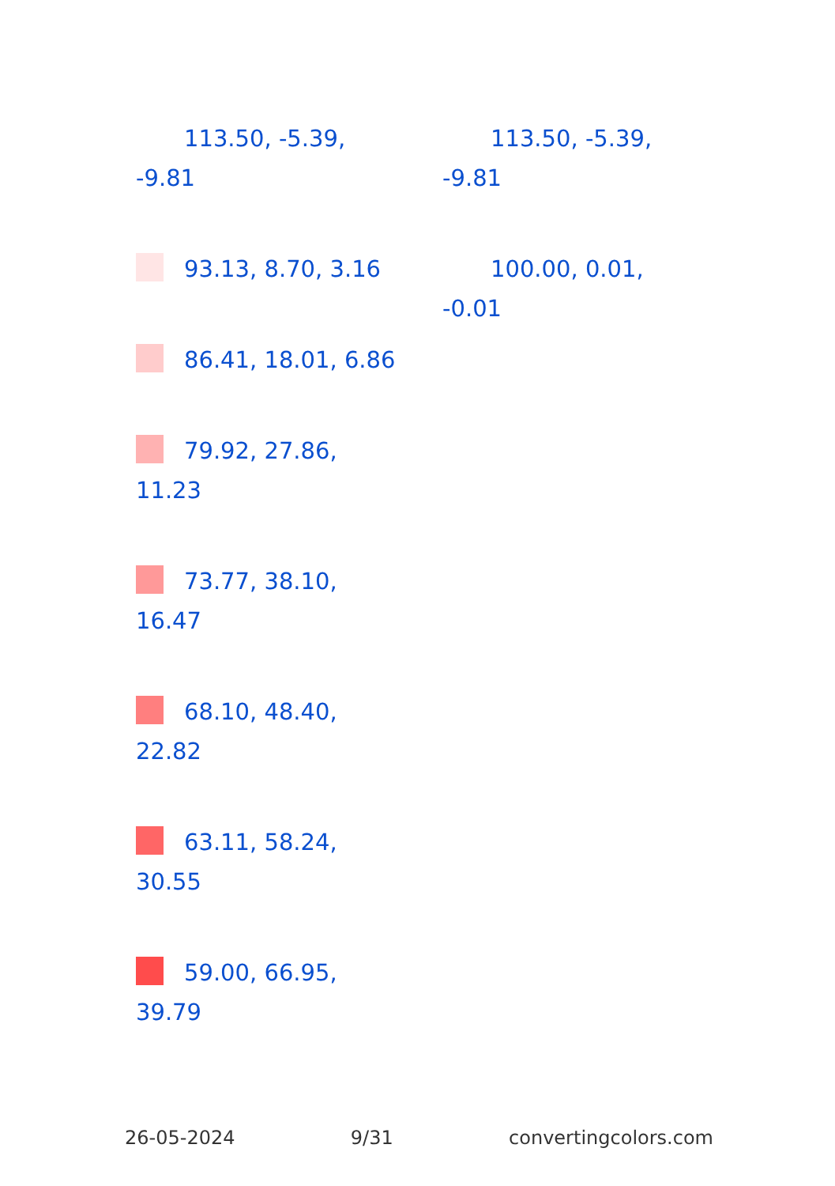113.50, -5.39, -9.81
93.13, 8.70, 3.16
86.41, 18.01, 6.86
79.92, 27.86, 11.23
73.77, 38.10, 16.47
68.10, 48.40, 22.82
63.11, 58.24, 30.55
59.00, 66.95, 39.79
113.50, -5.39, -9.81
100.00, 0.01, -0.01
26-05-2024 9/31 convertingcolors.com